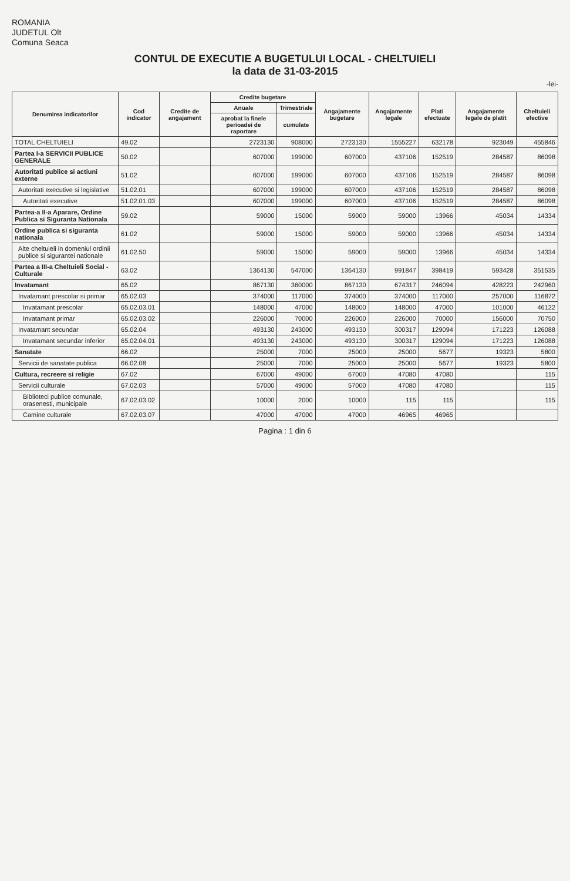ROMANIA
JUDETUL Olt
Comuna Seaca
CONTUL DE EXECUTIE A BUGETULUI LOCAL - CHELTUIELI
la data de 31-03-2015
-lei-
| Denumirea indicatorilor | Cod indicator | Credite de angajament | Credite bugetare | | Angajamente bugetare | Angajamente legale | Plati efectuate | Angajamente legale de platit | Cheltuieli efective |
| --- | --- | --- | --- | --- | --- | --- | --- | --- | --- |
| | | | Anuale | Trimestriale | | | | | |
| | | | aprobat la finele perioadei de raportare | cumulate | | | | | |
| TOTAL CHELTUIELI | 49.02 | | 2723130 | 908000 | 2723130 | 1555227 | 632178 | 923049 | 455846 |
| Partea I-a SERVICII PUBLICE GENERALE | 50.02 | | 607000 | 199000 | 607000 | 437106 | 152519 | 284587 | 86098 |
| Autoritati publice si actiuni externe | 51.02 | | 607000 | 199000 | 607000 | 437106 | 152519 | 284587 | 86098 |
| Autoritati executive si legislative | 51.02.01 | | 607000 | 199000 | 607000 | 437106 | 152519 | 284587 | 86098 |
| Autoritati executive | 51.02.01.03 | | 607000 | 199000 | 607000 | 437106 | 152519 | 284587 | 86098 |
| Partea-a II-a Aparare, Ordine Publica si Siguranta Nationala | 59.02 | | 59000 | 15000 | 59000 | 59000 | 13966 | 45034 | 14334 |
| Ordine publica si siguranta nationala | 61.02 | | 59000 | 15000 | 59000 | 59000 | 13966 | 45034 | 14334 |
| Alte cheltuieli in domeniul ordinii publice si sigurantei nationale | 61.02.50 | | 59000 | 15000 | 59000 | 59000 | 13966 | 45034 | 14334 |
| Partea a III-a Cheltuieli Social - Culturale | 63.02 | | 1364130 | 547000 | 1364130 | 991847 | 398419 | 593428 | 351535 |
| Invatamant | 65.02 | | 867130 | 360000 | 867130 | 674317 | 246094 | 428223 | 242960 |
| Invatamant prescolar si primar | 65.02.03 | | 374000 | 117000 | 374000 | 374000 | 117000 | 257000 | 116872 |
| Invatamant prescolar | 65.02.03.01 | | 148000 | 47000 | 148000 | 148000 | 47000 | 101000 | 46122 |
| Invatamant primar | 65.02.03.02 | | 226000 | 70000 | 226000 | 226000 | 70000 | 156000 | 70750 |
| Invatamant secundar | 65.02.04 | | 493130 | 243000 | 493130 | 300317 | 129094 | 171223 | 126088 |
| Invatamant secundar inferior | 65.02.04.01 | | 493130 | 243000 | 493130 | 300317 | 129094 | 171223 | 126088 |
| Sanatate | 66.02 | | 25000 | 7000 | 25000 | 25000 | 5677 | 19323 | 5800 |
| Servicii de sanatate publica | 66.02.08 | | 25000 | 7000 | 25000 | 25000 | 5677 | 19323 | 5800 |
| Cultura, recreere si religie | 67.02 | | 67000 | 49000 | 67000 | 47080 | 47080 | | 115 |
| Servicii culturale | 67.02.03 | | 57000 | 49000 | 57000 | 47080 | 47080 | | 115 |
| Biblioteci publice comunale, orasenesti, municipale | 67.02.03.02 | | 10000 | 2000 | 10000 | 115 | 115 | | 115 |
| Camine culturale | 67.02.03.07 | | 47000 | 47000 | 47000 | 46965 | 46965 | | |
Pagina : 1 din 6